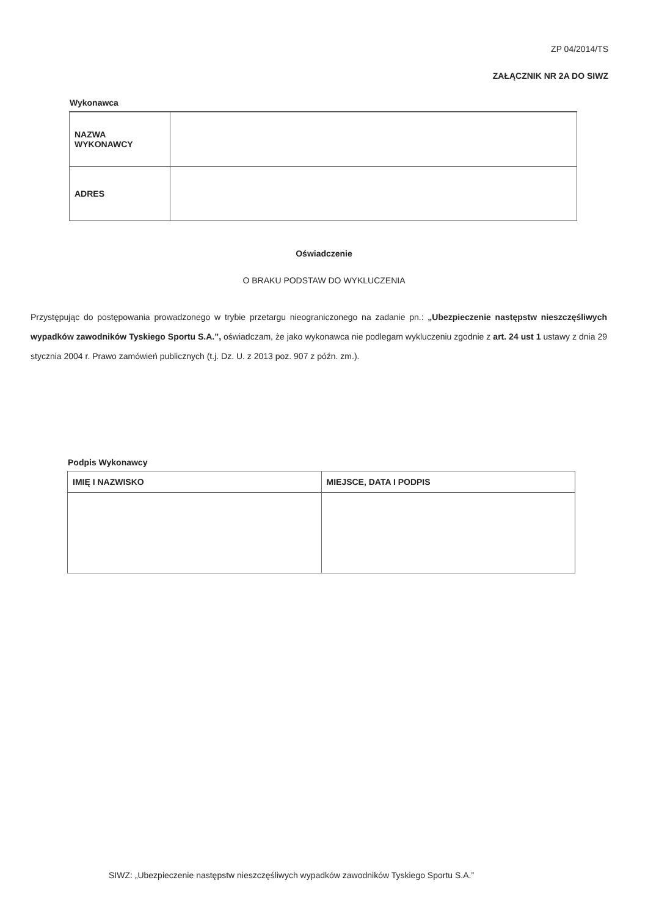ZP 04/2014/TS
ZAŁĄCZNIK NR 2A DO SIWZ
Wykonawca
| NAZWA WYKONAWCY | |
| ADRES | |
Oświadczenie
O BRAKU PODSTAW DO WYKLUCZENIA
Przystępując do postępowania prowadzonego w trybie przetargu nieograniczonego na zadanie pn.: „Ubezpieczenie następstw nieszczęśliwych wypadków zawodników Tyskiego Sportu S.A.”, oświadczam, że jako wykonawca nie podlegam wykluczeniu zgodnie z art. 24 ust 1 ustawy z dnia 29 stycznia 2004 r. Prawo zamówień publicznych (t.j. Dz. U. z 2013 poz. 907 z późn. zm.).
Podpis Wykonawcy
| IMIĘ I NAZWISKO | MIEJSCE, DATA I PODPIS |
SIWZ: „Ubezpieczenie następstw nieszczęśliwych wypadków zawodników Tyskiego Sportu S.A.”